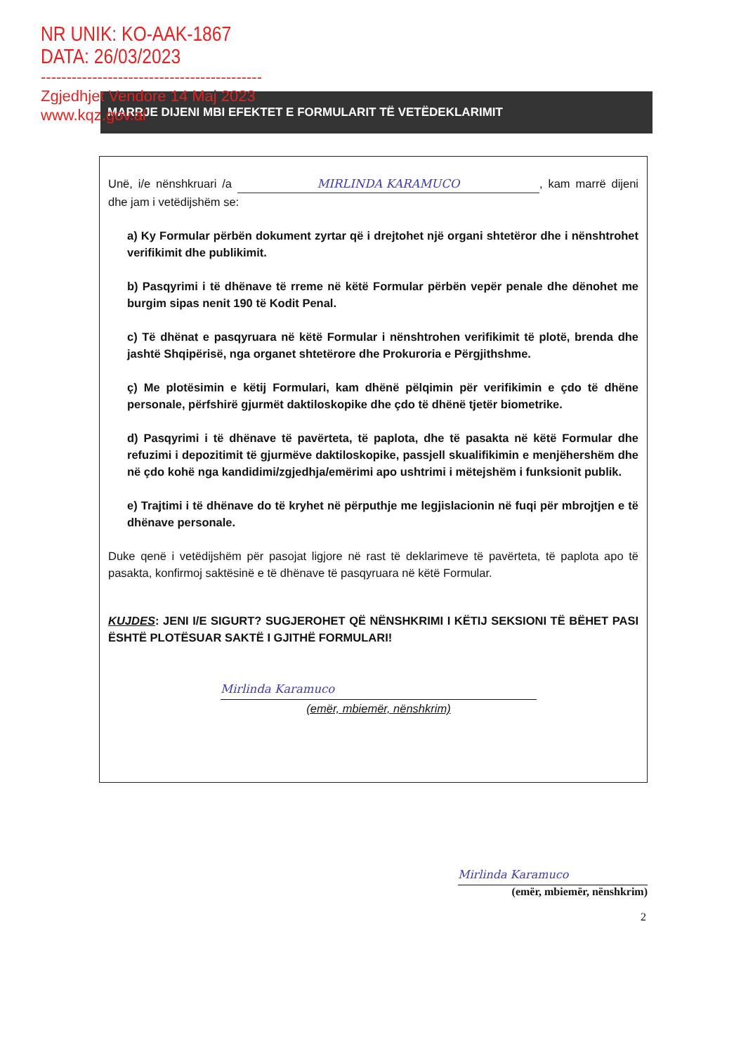NR UNIK: KO-AAK-1867
DATA: 26/03/2023
-------------------------------------------
Zgjedhjet Vendore 14 Maj 2023
www.kqz.gov.al
MARRJE DIJENI MBI EFEKTET E FORMULARIT TË VETËDEKLARIMIT
Unë, i/e nënshkruari /a MIRLINDA KARAMUCO, kam marrë dijeni dhe jam i vetëdijshëm se:
a) Ky Formular përbën dokument zyrtar që i drejtohet një organi shtetëror dhe i nënshtrohet verifikimit dhe publikimit.
b) Pasqyrimi i të dhënave të rreme në këtë Formular përbën vepër penale dhe dënohet me burgim sipas nenit 190 të Kodit Penal.
c) Të dhënat e pasqyruara në këtë Formular i nënshtrohen verifikimit të plotë, brenda dhe jashtë Shqipërisë, nga organet shtetërore dhe Prokuroria e Përgjithshme.
ç) Me plotësimin e këtij Formulari, kam dhënë pëlqimin për verifikimin e çdo të dhëne personale, përfshirë gjurmët daktiloskopike dhe çdo të dhënë tjetër biometrike.
d) Pasqyrimi i të dhënave të pavërteta, të paplota, dhe të pasakta në këtë Formular dhe refuzimi i depozitimit të gjurmëve daktiloskopike, passjell skualifikimin e menjëhershëm dhe në çdo kohë nga kandidimi/zgjedhja/emërimi apo ushtrimi i mëtejshëm i funksionit publik.
e) Trajtimi i të dhënave do të kryhet në përputhje me legjislacionin në fuqi për mbrojtjen e të dhënave personale.
Duke qenë i vetëdijshëm për pasojat ligjore në rast të deklarimeve të pavërteta, të paplota apo të pasakta, konfirmoj saktësinë e të dhënave të pasqyruara në këtë Formular.
KUJDES: JENI I/E SIGURT? SUGJEROHET QË NËNSHKRIMI I KËTIJ SEKSIONI TË BËHET PASI ËSHTË PLOTËSUAR SAKTË I GJITHË FORMULARI!
Mirlinda Karamuco
(emër, mbiemër, nënshkrim)
Mirlinda Karamuco
(emër, mbiemër, nënshkrim)
2